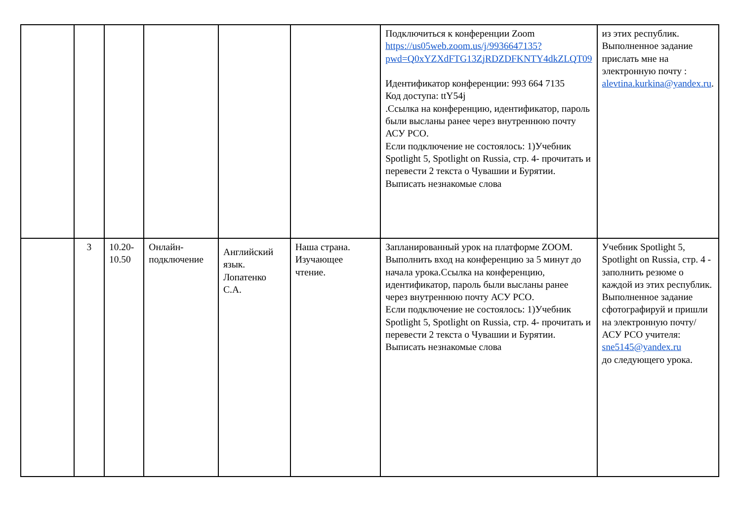| | | | | | | Подключиться к конференции Zoom https://us05web.zoom.us/j/9936647135?pwd=Q0xYZXdFTG13ZjRDZDFKNTY4dkZLQT09 Идентификатор конференции: 993 664 7135 Код доступа: ttY54j .Ссылка на конференцию, идентификатор, пароль были высланы ранее через внутреннюю почту АСУ РСО. Если подключение не состоялось: 1)Учебник Spotlight 5, Spotlight on Russia, стр. 4- прочитать и перевести 2 текста о Чувашии и Бурятии. Выписать незнакомые слова | из этих республик. Выполненное задание прислать мне на электронную почту : alevtina.kurkina@yandex.ru . |
| | 3 | 10.20-10.50 | Онлайн-подключение | Английский язык. Лопатенко С.А. | Наша страна. Изучающее чтение. | Запланированный урок на платформе ZOOM. Выполнить вход на конференцию за 5 минут до начала урока.Ссылка на конференцию, идентификатор, пароль были высланы ранее через внутреннюю почту АСУ РСО. Если подключение не состоялось: 1)Учебник Spotlight 5, Spotlight on Russia, стр. 4- прочитать и перевести 2 текста о Чувашии и Бурятии. Выписать незнакомые слова | Учебник Spotlight 5, Spotlight on Russia, стр. 4 - заполнить резюме о каждой из этих республик. Выполненное задание сфотографируй и пришли на электронную почту/АСУ РСО учителя: sne5145@yandex.ru до следующего урока. |